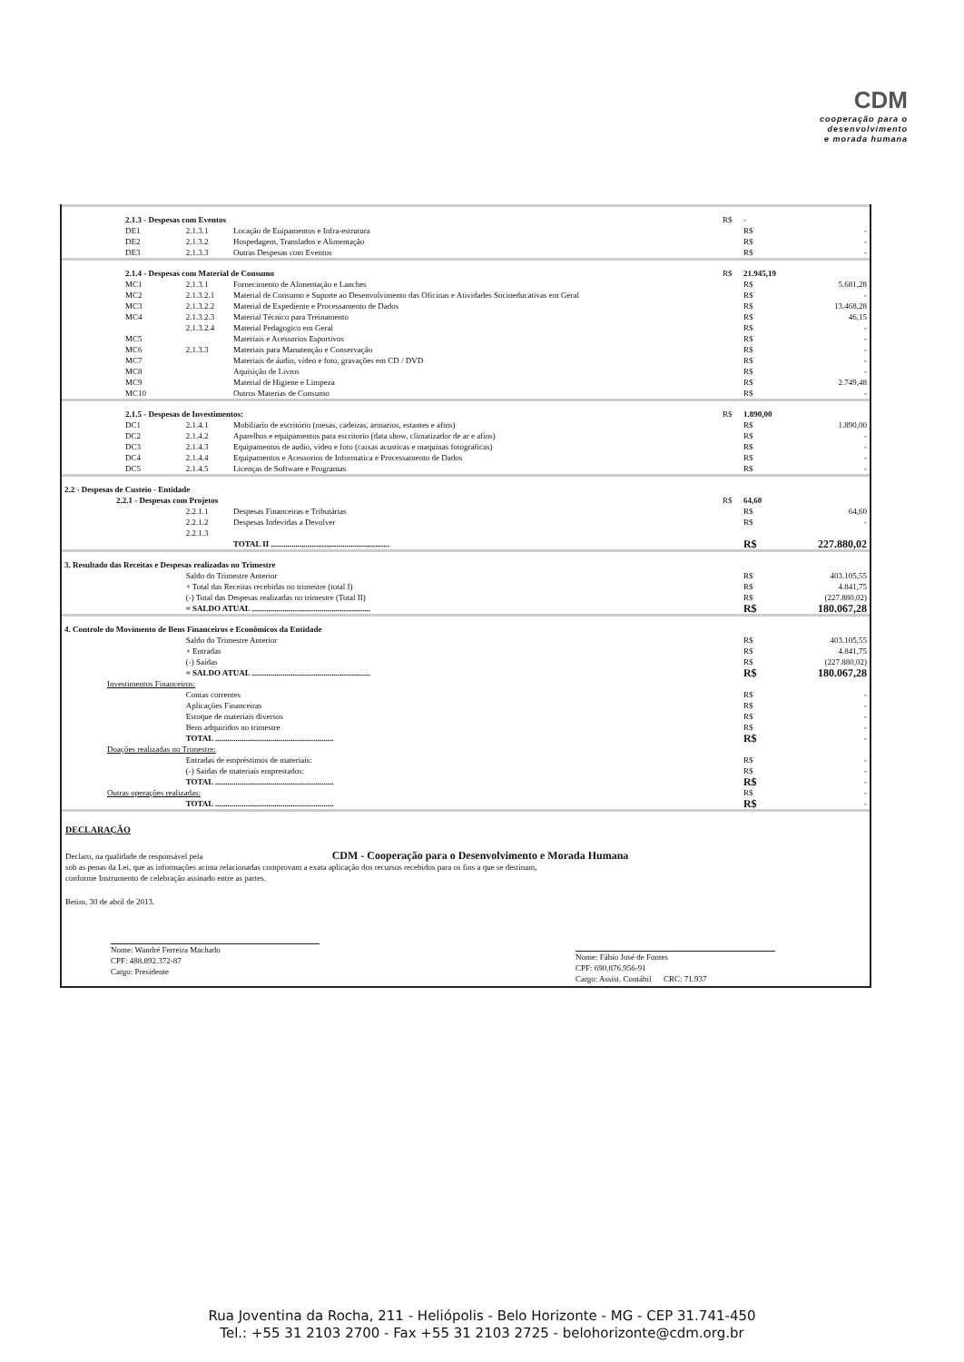CDM
cooperação para o
desenvolvimento
e morada humana
| 2.1.3 - Despesas com Eventos | | | R$ | - | |
| DE1 | 2.1.3.1 | Locação de Euipamentos e Infra-estrutura | | R$ | - |
| DE2 | 2.1.3.2 | Hospedagem, Translados e Alimentação | | R$ | - |
| DE3 | 2.1.3.3 | Outras Despesas com Eventos | | R$ | - |
| 2.1.4 - Despesas com Material de Consumo | | | R$ | 21.945,19 | |
| MC1 | 2.1.3.1 | Fornecimento de Alimentação e Lanches | | R$ | 5.681,28 |
| MC2 | 2.1.3.2.1 | Material de Consumo e Suporte ao Desenvolvimento das Oficinas e Atividades Socioeducativas em Geral | | R$ | - |
| MC3 | 2.1.3.2.2 | Material de Expediente e Processamento de Dados | | R$ | 13.468,28 |
| MC4 | 2.1.3.2.3 | Material Técnico para Treinamento | | R$ | 46,15 |
| | 2.1.3.2.4 | Material Pedagogico em Geral | | R$ | - |
| MC5 | | Materiais e Acessorios Esportivos | | R$ | - |
| MC6 | 2.1.3.3 | Materiais para Manutenção e Conservação | | R$ | - |
| MC7 | | Materiais de áudio, vídeo e foto, gravações em CD / DVD | | R$ | - |
| MC8 | | Aquisição de Livros | | R$ | - |
| MC9 | | Material de Higiene e Limpeza | | R$ | 2.749,48 |
| MC10 | | Outros Materias de Consumo | | R$ | - |
| 2.1.5 - Despesas de Investimentos: | | | R$ | 1.890,00 | |
| DC1 | 2.1.4.1 | Mobiliario de escritório (mesas, cadeiras, armarios, estantes e afins) | | R$ | 1.890,00 |
| DC2 | 2.1.4.2 | Aparelhos e equipamentos para escritorio (data show, climatizador de ar e afins) | | R$ | - |
| DC3 | 2.1.4.3 | Equipamentos de audio, video e foto (caixas acusticas e maquinas fotograficas) | | R$ | - |
| DC4 | 2.1.4.4 | Equipamentos e Acessorios de Informatica e Processamento de Dados | | R$ | - |
| DC5 | 2.1.4.5 | Licenças de Software e Programas | | R$ | - |
| 2.2 - Despesas de Custeio - Entidade | | | | | |
| 2.2.1 - Despesas com Projetos | | | R$ | 64,60 | |
| | 2.2.1.1 | Despesas Financeiras e Tributárias | | R$ | 64,60 |
| | 2.2.1.2 | Despesas Indevidas a Devolver | | R$ | - |
| | 2.2.1.3 | | | | |
| | | TOTAL II .......................................................... | | R$ | 227.880,02 |
| 3. Resultado das Receitas e Despesas realizadas no Trimestre | | | | | |
| | Saldo do Trimestre Anterior | | | R$ | 403.105,55 |
| | + Total das Receitas recebidas no trimestre (total I) | | | R$ | 4.841,75 |
| | (-) Total das Despesas realizadas no trimestre (Total II) | | | R$ | (227.880,02) |
| | = SALDO ATUAL .......................................................... | | | R$ | 180.067,28 |
| 4. Controle do Movimento de Bens Financeiros e Econômicos da Entidade | | | | | |
| | Saldo do Trimestre Anterior | | | R$ | 403.105,55 |
| | + Entradas | | | R$ | 4.841,75 |
| | (-) Saídas | | | R$ | (227.880,02) |
| | = SALDO ATUAL .......................................................... | | | R$ | 180.067,28 |
| Investimentos Financeiros: | | | | | |
| | Contas correntes | | | R$ | - |
| | Aplicações Financeiras | | | R$ | - |
| | Estoque de materiais diversos | | | R$ | - |
| | Bens adquiridos no trimestre | | | R$ | - |
| | TOTAL .......................................................... | | | R$ | - |
| Doações realizadas no Trimestre: | | | | | |
| | Entradas de empréstimos de materiais: | | | R$ | - |
| | (-) Saidas de materiais emprestados: | | | R$ | - |
| | TOTAL .......................................................... | | | R$ | - |
| Outras operações realizadas: | | | | R$ | - |
| | TOTAL .......................................................... | | | R$ | - |
DECLARAÇÃO
Declaro, na qualidade de responsável pela CDM - Cooperação para o Desenvolvimento e Morada Humana
sob as penas da Lei, que as informações acima relacionadas comprovam a exata aplicação dos recursos recebidos para os fins a que se destinam,
conforme Instrumento de celebração assinado entre as partes.
Betim, 30 de abril de 2013.
Nome: Wandré Ferreira Machado
CPF: 488.892.372-87
Cargo: Presidente
Nome: Fábio José de Fontes
CPF: 690.876.956-91
Cargo: Assist. Contábil CRC: 71.937
Rua Joventina da Rocha, 211 - Heliópolis - Belo Horizonte - MG - CEP 31.741-450
Tel.: +55 31 2103 2700 - Fax +55 31 2103 2725 - belohorizonte@cdm.org.br